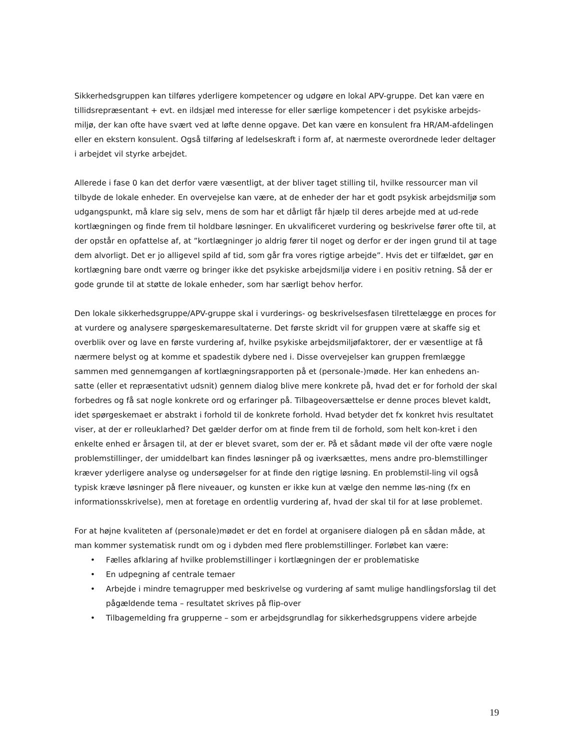Sikkerhedsgruppen kan tilføres yderligere kompetencer og udgøre en lokal APV-gruppe. Det kan være en tillidsrepræsentant + evt. en ildsjæl med interesse for eller særlige kompetencer i det psykiske arbejds-miljø, der kan ofte have svært ved at løfte denne opgave. Det kan være en konsulent fra HR/AM-afdelingen eller en ekstern konsulent. Også tilføring af ledelseskraft i form af, at nærmeste overordnede leder deltager i arbejdet vil styrke arbejdet.
Allerede i fase 0 kan det derfor være væsentligt, at der bliver taget stilling til, hvilke ressourcer man vil tilbyde de lokale enheder. En overvejelse kan være, at de enheder der har et godt psykisk arbejdsmiljø som udgangspunkt, må klare sig selv, mens de som har et dårligt får hjælp til deres arbejde med at ud-rede kortlægningen og finde frem til holdbare løsninger. En ukvalificeret vurdering og beskrivelse fører ofte til, at der opstår en opfattelse af, at ”kortlægninger jo aldrig fører til noget og derfor er der ingen grund til at tage dem alvorligt. Det er jo alligevel spild af tid, som går fra vores rigtige arbejde”. Hvis det er tilfældet, gør en kortlægning bare ondt værre og bringer ikke det psykiske arbejdsmiljø videre i en positiv retning. Så der er gode grunde til at støtte de lokale enheder, som har særligt behov herfor.
Den lokale sikkerhedsgruppe/APV-gruppe skal i vurderings- og beskrivelsesfasen tilrettelægge en proces for at vurdere og analysere spørgeskemaresultaterne. Det første skridt vil for gruppen være at skaffe sig et overblik over og lave en første vurdering af, hvilke psykiske arbejdsmiljøfaktorer, der er væsentlige at få nærmere belyst og at komme et spadestik dybere ned i. Disse overvejelser kan gruppen fremlægge sammen med gennemgangen af kortlægningsrapporten på et (personale-)møde. Her kan enhedens an-satte (eller et repræsentativt udsnit) gennem dialog blive mere konkrete på, hvad det er for forhold der skal forbedres og få sat nogle konkrete ord og erfaringer på. Tilbageoversættelse er denne proces blevet kaldt, idet spørgeskemaet er abstrakt i forhold til de konkrete forhold. Hvad betyder det fx konkret hvis resultatet viser, at der er rolleuklarhed? Det gælder derfor om at finde frem til de forhold, som helt kon-kret i den enkelte enhed er årsagen til, at der er blevet svaret, som der er. På et sådant møde vil der ofte være nogle problemstillinger, der umiddelbart kan findes løsninger på og iværksættes, mens andre pro-blemstillinger kræver yderligere analyse og undersøgelser for at finde den rigtige løsning. En problemstil-ling vil også typisk kræve løsninger på flere niveauer, og kunsten er ikke kun at vælge den nemme løs-ning (fx en informationsskrivelse), men at foretage en ordentlig vurdering af, hvad der skal til for at løse problemet.
For at højne kvaliteten af (personale)mødet er det en fordel at organisere dialogen på en sådan måde, at man kommer systematisk rundt om og i dybden med flere problemstillinger. Forløbet kan være:
• Fælles afklaring af hvilke problemstillinger i kortlægningen der er problematiske
• En udpegning af centrale temaer
• Arbejde i mindre temagrupper med beskrivelse og vurdering af samt mulige handlingsforslag til det pågældende tema – resultatet skrives på flip-over
• Tilbagemelding fra grupperne – som er arbejdsgrundlag for sikkerhedsgruppens videre arbejde
19